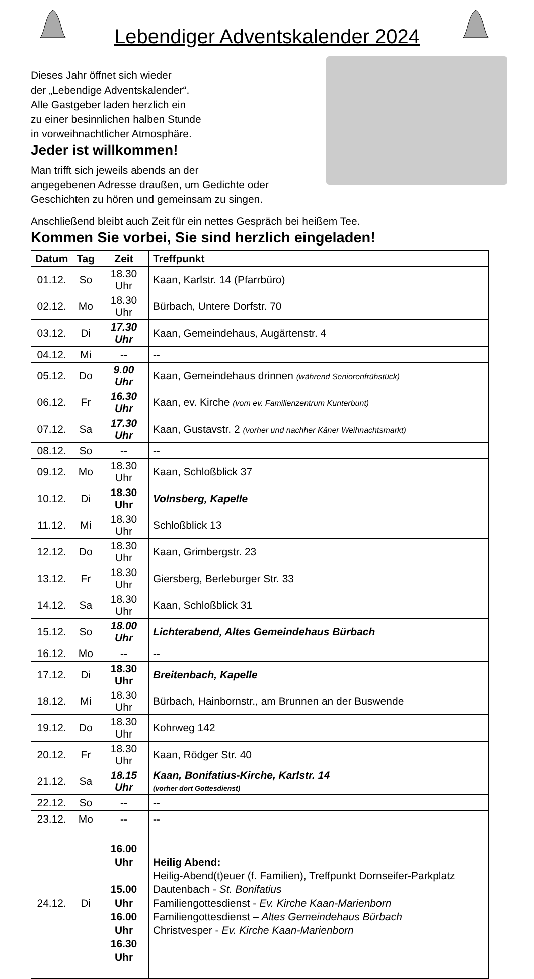Lebendiger Adventskalender 2024
Dieses Jahr öffnet sich wieder
der „Lebendige Adventskalender“.
Alle Gastgeber laden herzlich ein
zu einer besinnlichen halben Stunde
in vorweihnachtlicher Atmosphäre.
Jeder ist willkommen!
Man trifft sich jeweils abends an der
angegebenen Adresse draußen, um Gedichte oder
Geschichten zu hören und gemeinsam zu singen.
Anschließend bleibt auch Zeit für ein nettes Gespräch bei heißem Tee.
Kommen Sie vorbei, Sie sind herzlich eingeladen!
| Datum | Tag | Zeit | Treffpunkt |
| --- | --- | --- | --- |
| 01.12. | So | 18.30 Uhr | Kaan, Karlstr. 14 (Pfarrbüro) |
| 02.12. | Mo | 18.30 Uhr | Bürbach, Untere Dorfstr. 70 |
| 03.12. | Di | 17.30 Uhr | Kaan, Gemeindehaus, Augärtenstr. 4 |
| 04.12. | Mi | -- | -- |
| 05.12. | Do | 9.00 Uhr | Kaan, Gemeindehaus drinnen (während Seniorenfrühstück) |
| 06.12. | Fr | 16.30 Uhr | Kaan, ev. Kirche (vom ev. Familienzentrum Kunterbunt) |
| 07.12. | Sa | 17.30 Uhr | Kaan, Gustavstr. 2 (vorher und nachher Käner Weihnachtsmarkt) |
| 08.12. | So | -- | -- |
| 09.12. | Mo | 18.30 Uhr | Kaan, Schloßblick 37 |
| 10.12. | Di | 18.30 Uhr | Volnsberg, Kapelle |
| 11.12. | Mi | 18.30 Uhr | Schloßblick 13 |
| 12.12. | Do | 18.30 Uhr | Kaan, Grimbergstr. 23 |
| 13.12. | Fr | 18.30 Uhr | Giersberg, Berleburger Str. 33 |
| 14.12. | Sa | 18.30 Uhr | Kaan, Schloßblick 31 |
| 15.12. | So | 18.00 Uhr | Lichterabend, Altes Gemeindehaus Bürbach |
| 16.12. | Mo | -- | -- |
| 17.12. | Di | 18.30 Uhr | Breitenbach, Kapelle |
| 18.12. | Mi | 18.30 Uhr | Bürbach, Hainbornstr., am Brunnen an der Buswende |
| 19.12. | Do | 18.30 Uhr | Kohrweg 142 |
| 20.12. | Fr | 18.30 Uhr | Kaan, Rödger Str. 40 |
| 21.12. | Sa | 18.15 Uhr | Kaan, Bonifatius-Kirche, Karlstr. 14 (vorher dort Gottesdienst) |
| 22.12. | So | -- | -- |
| 23.12. | Mo | -- | -- |
| 24.12. | Di | 16.00 Uhr 15.00 Uhr 16.00 Uhr 16.30 Uhr | Heilig Abend: Heilig-Abend(t)euer (f. Familien), Treffpunkt Dornseifer-Parkplatz Dautenbach - St. Bonifatius Familiengottesdienst - Ev. Kirche Kaan-Marienborn Familiengottesdienst – Altes Gemeindehaus Bürbach Christvesper - Ev. Kirche Kaan-Marienborn |